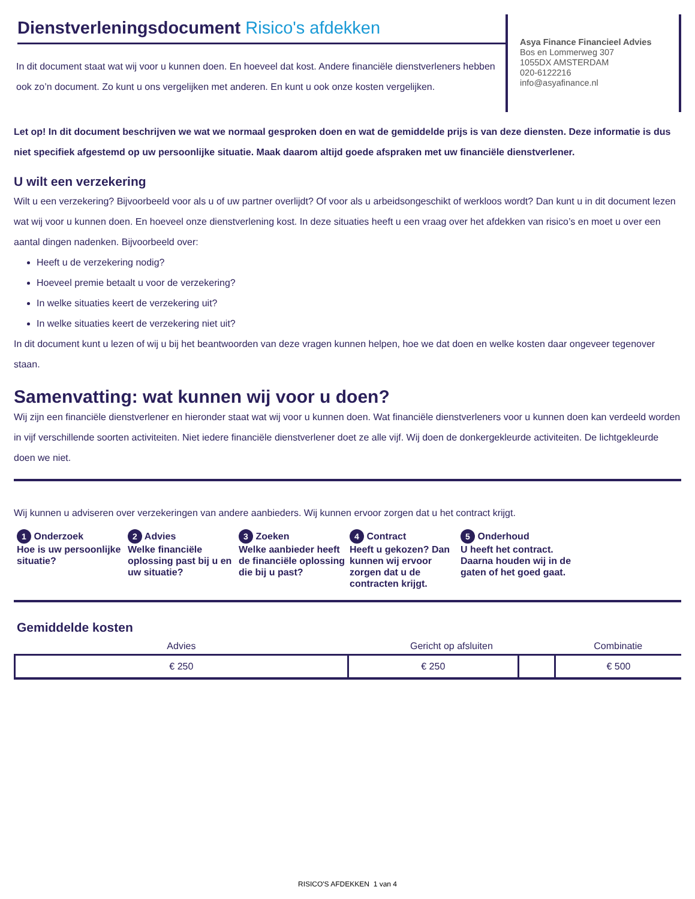Dienstverleningsdocument Risico's afdekken
In dit document staat wat wij voor u kunnen doen. En hoeveel dat kost. Andere financiële dienstverleners hebben ook zo’n document. Zo kunt u ons vergelijken met anderen. En kunt u ook onze kosten vergelijken.
Asya Finance Financieel Advies
Bos en Lommerweg 307
1055DX AMSTERDAM
020-6122216
info@asyafinance.nl
Let op! In dit document beschrijven we wat we normaal gesproken doen en wat de gemiddelde prijs is van deze diensten. Deze informatie is dus niet specifiek afgestemd op uw persoonlijke situatie. Maak daarom altijd goede afspraken met uw financiële dienstverlener.
U wilt een verzekering
Wilt u een verzekering? Bijvoorbeeld voor als u of uw partner overlijdt? Of voor als u arbeidsongeschikt of werkloos wordt? Dan kunt u in dit document lezen wat wij voor u kunnen doen. En hoeveel onze dienstverlening kost. In deze situaties heeft u een vraag over het afdekken van risico’s en moet u over een aantal dingen nadenken. Bijvoorbeeld over:
Heeft u de verzekering nodig?
Hoeveel premie betaalt u voor de verzekering?
In welke situaties keert de verzekering uit?
In welke situaties keert de verzekering niet uit?
In dit document kunt u lezen of wij u bij het beantwoorden van deze vragen kunnen helpen, hoe we dat doen en welke kosten daar ongeveer tegenover staan.
Samenvatting: wat kunnen wij voor u doen?
Wij zijn een financiële dienstverlener en hieronder staat wat wij voor u kunnen doen. Wat financiële dienstverleners voor u kunnen doen kan verdeeld worden in vijf verschillende soorten activiteiten. Niet iedere financiële dienstverlener doet ze alle vijf. Wij doen de donkergekleurde activiteiten. De lichtgekleurde doen we niet.
Wij kunnen u adviseren over verzekeringen van andere aanbieders. Wij kunnen ervoor zorgen dat u het contract krijgt.
1 Onderzoek
Hoe is uw persoonlijke situatie?
2 Advies
Welke financiële oplossing past bij u en uw situatie?
3 Zoeken
Welke aanbieder heeft de financiële oplossing die bij u past?
4 Contract
Heeft u gekozen? Dan kunnen wij ervoor zorgen dat u de contracten krijgt.
5 Onderhoud
U heeft het contract. Daarna houden wij in de gaten of het goed gaat.
Gemiddelde kosten
| Advies | Gericht op afsluiten | | Combinatie |
| --- | --- | --- | --- |
| € 250 | € 250 | | € 500 |
RISICO'S AFDEKKEN 1 van 4